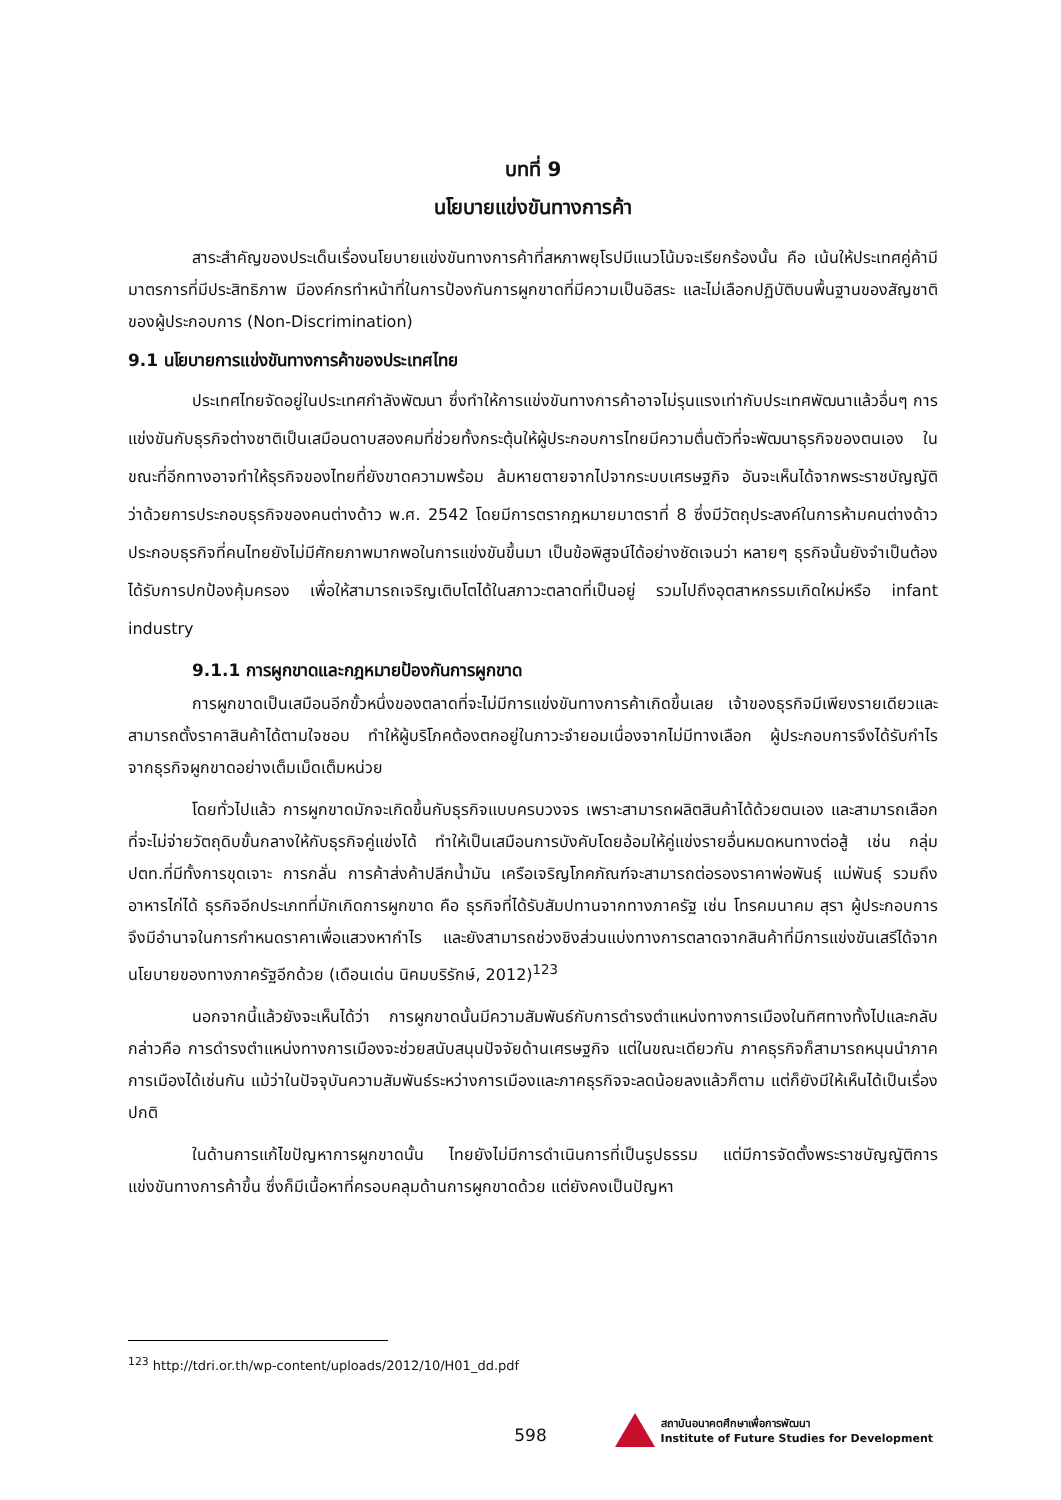บทที่ 9
นโยบายแข่งขันทางการค้า
สาระสำคัญของประเด็นเรื่องนโยบายแข่งขันทางการค้าที่สหภาพยุโรปมีแนวโน้มจะเรียกร้องนั้น คือ เน้นให้ประเทศคู่ค้ามีมาตรการที่มีประสิทธิภาพ มีองค์กรทำหน้าที่ในการป้องกันการผูกขาดที่มีความเป็นอิสระ และไม่เลือกปฏิบัติบนพื้นฐานของสัญชาติของผู้ประกอบการ (Non-Discrimination)
9.1 นโยบายการแข่งขันทางการค้าของประเทศไทย
ประเทศไทยจัดอยู่ในประเทศกำลังพัฒนา ซึ่งทำให้การแข่งขันทางการค้าอาจไม่รุนแรงเท่ากับประเทศพัฒนาแล้วอื่นๆ การแข่งขันกับธุรกิจต่างชาติเป็นเสมือนดาบสองคมที่ช่วยทั้งกระตุ้นให้ผู้ประกอบการไทยมีความตื่นตัวที่จะพัฒนาธุรกิจของตนเอง ในขณะที่อีกทางอาจทำให้ธุรกิจของไทยที่ยังขาดความพร้อม ล้มหายตายจากไปจากระบบเศรษฐกิจ อันจะเห็นได้จากพระราชบัญญัติว่าด้วยการประกอบธุรกิจของคนต่างด้าว พ.ศ. 2542 โดยมีการตรากฎหมายมาตราที่ 8 ซึ่งมีวัตถุประสงค์ในการห้ามคนต่างด้าวประกอบธุรกิจที่คนไทยยังไม่มีศักยภาพมากพอในการแข่งขันขึ้นมา เป็นข้อพิสูจน์ได้อย่างชัดเจนว่า หลายๆ ธุรกิจนั้นยังจำเป็นต้องได้รับการปกป้องคุ้มครอง เพื่อให้สามารถเจริญเติบโตได้ในสภาวะตลาดที่เป็นอยู่ รวมไปถึงอุตสาหกรรมเกิดใหม่หรือ infant industry
9.1.1 การผูกขาดและกฎหมายป้องกันการผูกขาด
การผูกขาดเป็นเสมือนอีกขั้วหนึ่งของตลาดที่จะไม่มีการแข่งขันทางการค้าเกิดขึ้นเลย เจ้าของธุรกิจมีเพียงรายเดียวและสามารถตั้งราคาสินค้าได้ตามใจชอบ ทำให้ผู้บริโภคต้องตกอยู่ในภาวะจำยอมเนื่องจากไม่มีทางเลือก ผู้ประกอบการจึงได้รับกำไรจากธุรกิจผูกขาดอย่างเต็มเม็ดเต็มหน่วย
โดยทั่วไปแล้ว การผูกขาดมักจะเกิดขึ้นกับธุรกิจแบบครบวงจร เพราะสามารถผลิตสินค้าได้ด้วยตนเอง และสามารถเลือกที่จะไม่จ่ายวัตถุดิบขั้นกลางให้กับธุรกิจคู่แข่งได้ ทำให้เป็นเสมือนการบังคับโดยอ้อมให้คู่แข่งรายอื่นหมดหนทางต่อสู้ เช่น กลุ่มปตท.ที่มีทั้งการขุดเจาะ การกลั่น การค้าส่งค้าปลีกน้ำมัน เครือเจริญโภคภัณฑ์จะสามารถต่อรองราคาพ่อพันธุ์ แม่พันธุ์ รวมถึงอาหารไก่ได้ ธุรกิจอีกประเภทที่มักเกิดการผูกขาด คือ ธุรกิจที่ได้รับสัมปทานจากทางภาครัฐ เช่น โทรคมนาคม สุรา ผู้ประกอบการจึงมีอำนาจในการกำหนดราคาเพื่อแสวงหากำไร และยังสามารถช่วงชิงส่วนแบ่งทางการตลาดจากสินค้าที่มีการแข่งขันเสรีได้จากนโยบายของทางภาครัฐอีกด้วย (เดือนเด่น นิคมบริรักษ์, 2012)<sup>123</sup>
นอกจากนี้แล้วยังจะเห็นได้ว่า การผูกขาดนั้นมีความสัมพันธ์กับการดำรงตำแหน่งทางการเมืองในทิศทางทั้งไปและกลับ กล่าวคือ การดำรงตำแหน่งทางการเมืองจะช่วยสนับสนุนปัจจัยด้านเศรษฐกิจ แต่ในขณะเดียวกัน ภาคธุรกิจก็สามารถหนุนนำภาคการเมืองได้เช่นกัน แม้ว่าในปัจจุบันความสัมพันธ์ระหว่างการเมืองและภาคธุรกิจจะลดน้อยลงแล้วก็ตาม แต่ก็ยังมีให้เห็นได้เป็นเรื่องปกติ
ในด้านการแก้ไขปัญหาการผูกขาดนั้น ไทยยังไม่มีการดำเนินการที่เป็นรูปธรรม แต่มีการจัดตั้งพระราชบัญญัติการแข่งขันทางการค้าขึ้น ซึ่งก็มีเนื้อหาที่ครอบคลุมด้านการผูกขาดด้วย แต่ยังคงเป็นปัญหา
<sup>123</sup> http://tdri.or.th/wp-content/uploads/2012/10/H01_dd.pdf
598
สถาบันอนาคตศึกษาเพื่อการพัฒนา
Institute of Future Studies for Development